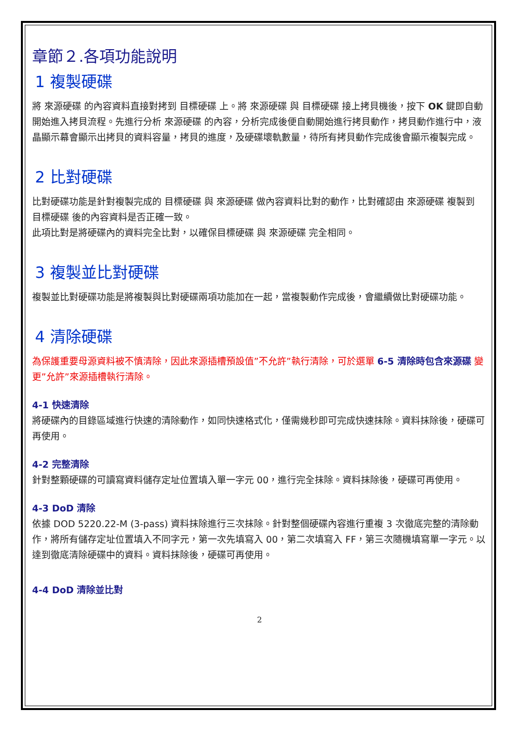章節２.各項功能說明
1 複製硬碟
將 來源硬碟 的內容資料直接對拷到 目標硬碟 上。將 來源硬碟 與 目標硬碟 接上拷貝機後，按下 OK 鍵即自動開始進入拷貝流程。先進行分析 來源硬碟 的內容，分析完成後便自動開始進行拷貝動作，拷貝動作進行中，液晶顯示幕會顯示出拷貝的資料容量，拷貝的進度，及硬碟壞軌數量，待所有拷貝動作完成後會顯示複製完成。
2 比對硬碟
比對硬碟功能是針對複製完成的 目標硬碟 與 來源硬碟 做內容資料比對的動作，比對確認由 來源硬碟 複製到 目標硬碟 後的內容資料是否正確一致。
此項比對是將硬碟內的資料完全比對，以確保目標硬碟 與 來源硬碟 完全相同。
3 複製並比對硬碟
複製並比對硬碟功能是將複製與比對硬碟兩項功能加在一起，當複製動作完成後，會繼續做比對硬碟功能。
4 清除硬碟
為保護重要母源資料被不慎清除，因此來源插槽預設值”不允許”執行清除，可於選單 6-5 清除時包含來源碟 變更”允許”來源插槽執行清除。
4-1 快速清除
將硬碟內的目錄區域進行快速的清除動作，如同快速格式化，僅需幾秒即可完成快速抹除。資料抹除後，硬碟可再使用。
4-2 完整清除
針對整顆硬碟的可讀寫資料儲存定址位置填入單一字元 00，進行完全抹除。資料抹除後，硬碟可再使用。
4-3 DoD 清除
依據 DOD 5220.22-M (3-pass) 資料抹除進行三次抹除。針對整個硬碟內容進行重複 3 次徹底完整的清除動作，將所有儲存定址位置填入不同字元，第一次先填寫入 00，第二次填寫入 FF，第三次隨機填寫單一字元。以達到徹底清除硬碟中的資料。資料抹除後，硬碟可再使用。
4-4 DoD 清除並比對
2